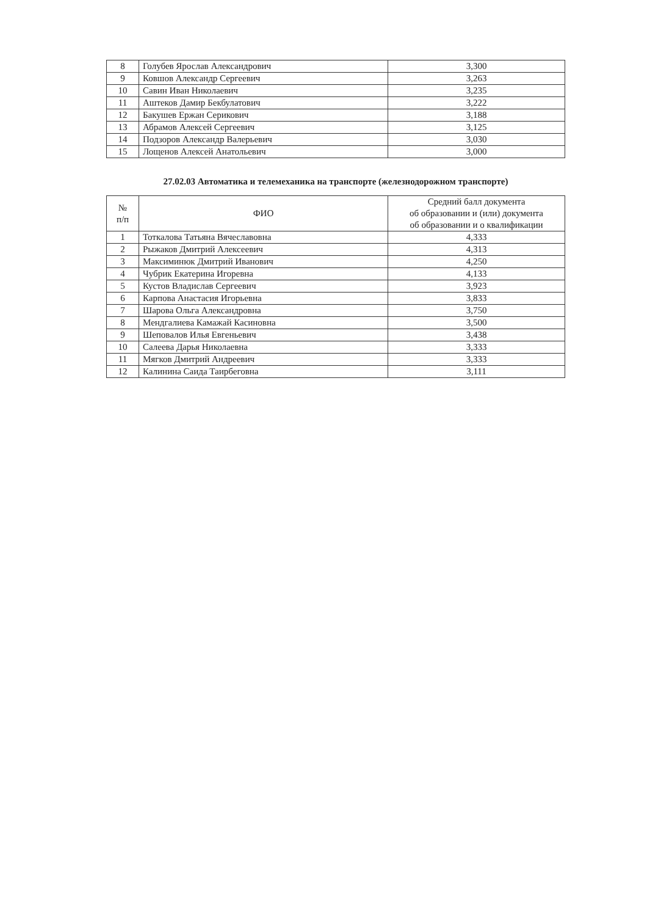| 8 | Голубев Ярослав Александрович | 3,300 |
| 9 | Ковшов Александр Сергеевич | 3,263 |
| 10 | Савин Иван Николаевич | 3,235 |
| 11 | Аштеков Дамир Бекбулатович | 3,222 |
| 12 | Бакушев Ержан Серикович | 3,188 |
| 13 | Абрамов Алексей Сергеевич | 3,125 |
| 14 | Подзоров Александр Валерьевич | 3,030 |
| 15 | Лощенов Алексей Анатольевич | 3,000 |
27.02.03 Автоматика и телемеханика на транспорте (железнодорожном транспорте)
| № п/п | ФИО | Средний балл документа об образовании и (или) документа об образовании и о квалификации |
| --- | --- | --- |
| 1 | Тоткалова Татьяна Вячеславовна | 4,333 |
| 2 | Рыжаков Дмитрий Алексеевич | 4,313 |
| 3 | Максиминюк Дмитрий Иванович | 4,250 |
| 4 | Чубрик Екатерина Игоревна | 4,133 |
| 5 | Кустов Владислав Сергеевич | 3,923 |
| 6 | Карпова Анастасия Игорьевна | 3,833 |
| 7 | Шарова Ольга Александровна | 3,750 |
| 8 | Мендгалиева Камажай Касиновна | 3,500 |
| 9 | Шеповалов Илья Евгеньевич | 3,438 |
| 10 | Салеева Дарья Николаевна | 3,333 |
| 11 | Мягков Дмитрий Андреевич | 3,333 |
| 12 | Калинина Саида Таирбеговна | 3,111 |